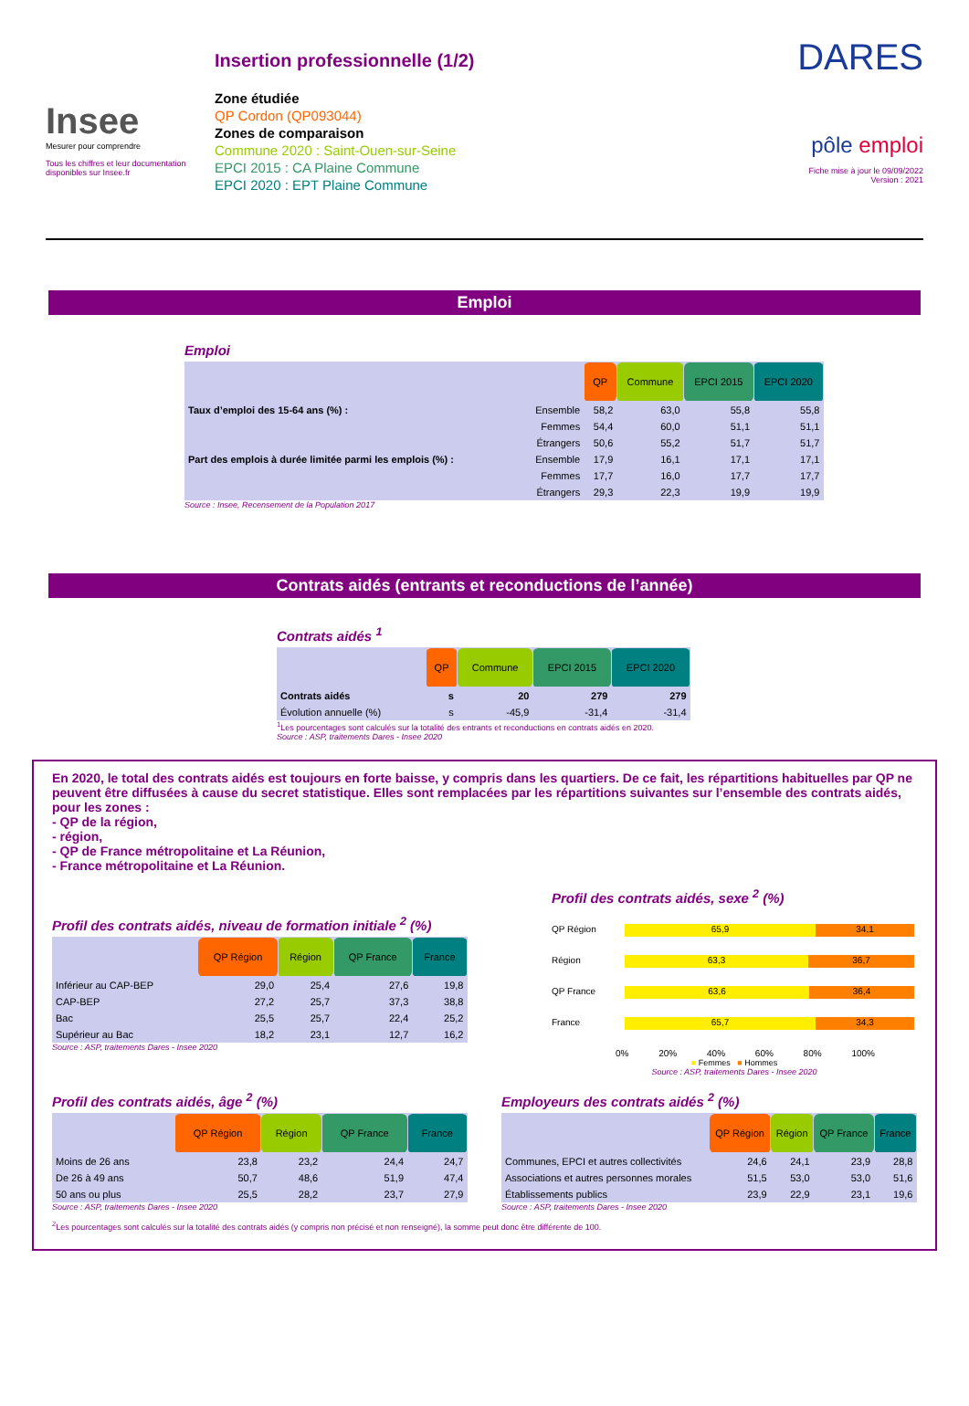Insee
Mesurer pour comprendre
Tous les chiffres et leur documentation disponibles sur Insee.fr
Insertion professionnelle (1/2)
Zone étudiée
QP Cordon (QP093044)
Zones de comparaison
Commune 2020 : Saint-Ouen-sur-Seine
EPCI 2015 : CA Plaine Commune
EPCI 2020 : EPT Plaine Commune
DARES
pôle emploi
Fiche mise à jour le 09/09/2022
Version : 2021
Emploi
Emploi
| | | QP | Commune | EPCI 2015 | EPCI 2020 |
| Taux d’emploi des 15-64 ans (%) : | Ensemble | 58,2 | 63,0 | 55,8 | 55,8 |
| | Femmes | 54,4 | 60,0 | 51,1 | 51,1 |
| | Étrangers | 50,6 | 55,2 | 51,7 | 51,7 |
| Part des emplois à durée limitée parmi les emplois (%) : | Ensemble | 17,9 | 16,1 | 17,1 | 17,1 |
| | Femmes | 17,7 | 16,0 | 17,7 | 17,7 |
| | Étrangers | 29,3 | 22,3 | 19,9 | 19,9 |
Source : Insee, Recensement de la Population 2017
Contrats aidés (entrants et reconductions de l’année)
Contrats aidés <sup>1</sup>
| | QP | Commune | EPCI 2015 | EPCI 2020 |
| Contrats aidés | s | 20 | 279 | 279 |
| Évolution annuelle (%) | s | -45,9 | -31,4 | -31,4 |
<sup>1</sup> Les pourcentages sont calculés sur la totalité des entrants et reconductions en contrats aidés en 2020.
Source : ASP, traitements Dares - Insee 2020
En 2020, le total des contrats aidés est toujours en forte baisse, y compris dans les quartiers. De ce fait, les répartitions habituelles par QP ne peuvent être diffusées à cause du secret statistique. Elles sont remplacées par les répartitions suivantes sur l’ensemble des contrats aidés, pour les zones :
- QP de la région,
- région,
- QP de France métropolitaine et La Réunion,
- France métropolitaine et La Réunion.
Profil des contrats aidés, niveau de formation initiale <sup>2</sup> (%)
| | QP Région | Région | QP France | France |
| Inférieur au CAP-BEP | 29,0 | 25,4 | 27,6 | 19,8 |
| CAP-BEP | 27,2 | 25,7 | 37,3 | 38,8 |
| Bac | 25,5 | 25,7 | 22,4 | 25,2 |
| Supérieur au Bac | 18,2 | 23,1 | 12,7 | 16,2 |
Source : ASP, traitements Dares - Insee 2020
Profil des contrats aidés, sexe <sup>2</sup> (%)
QP Région 65,9 34,1
Région 63,3 36,7
QP France 63,6 36,4
France 65,7 34,3
0% 20% 40% 60% 80% 100%
■ Femmes ■ Hommes
Source : ASP, traitements Dares - Insee 2020
Profil des contrats aidés, âge <sup>2</sup> (%)
| | QP Région | Région | QP France | France |
| Moins de 26 ans | 23,8 | 23,2 | 24,4 | 24,7 |
| De 26 à 49 ans | 50,7 | 48,6 | 51,9 | 47,4 |
| 50 ans ou plus | 25,5 | 28,2 | 23,7 | 27,9 |
Source : ASP, traitements Dares - Insee 2020
Employeurs des contrats aidés <sup>2</sup> (%)
| | QP Région | Région | QP France | France |
| Communes, EPCI et autres collectivités | 24,6 | 24,1 | 23,9 | 28,8 |
| Associations et autres personnes morales | 51,5 | 53,0 | 53,0 | 51,6 |
| Établissements publics | 23,9 | 22,9 | 23,1 | 19,6 |
Source : ASP, traitements Dares - Insee 2020
<sup>2</sup> Les pourcentages sont calculés sur la totalité des contrats aidés (y compris non précisé et non renseigné), la somme peut donc être différente de 100.